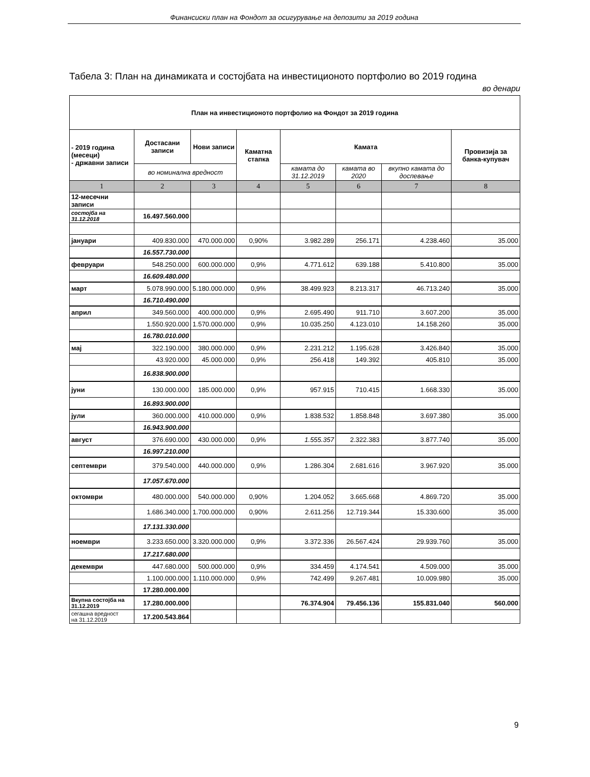Финансиски план на Фондот за осигурување на депозити за 2019 година
Табела 3: План на динамиката и состојбата на инвестиционото портфолио во 2019 година
во денари
| План на инвестиционото портфолио на Фондот за 2019 година | | | | | | | |
| --- | --- | --- | --- | --- | --- | --- | --- |
| - 2019 година (месеци) - државни записи | Достасани записи | Нови записи | Каматна стапка | Камата | | | Провизија за банка-купувач |
| | во номинална вредност | | | камата до 31.12.2019 | камата во 2020 | вкупно камата до доспевање | |
| 1 | 2 | 3 | 4 | 5 | 6 | 7 | 8 |
| 12-месечни записи | | | | | | | |
| состојба на 31.12.2018 | 16.497.560.000 | | | | | | |
| јануари | 409.830.000 | 470.000.000 | 0,90% | 3.982.289 | 256.171 | 4.238.460 | 35.000 |
| | 16.557.730.000 | | | | | | |
| февруари | 548.250.000 | 600.000.000 | 0,9% | 4.771.612 | 639.188 | 5.410.800 | 35.000 |
| | 16.609.480.000 | | | | | | |
| март | 5.078.990.000 | 5.180.000.000 | 0,9% | 38.499.923 | 8.213.317 | 46.713.240 | 35.000 |
| | 16.710.490.000 | | | | | | |
| април | 349.560.000 | 400.000.000 | 0,9% | 2.695.490 | 911.710 | 3.607.200 | 35.000 |
| | 1.550.920.000 | 1.570.000.000 | 0,9% | 10.035.250 | 4.123.010 | 14.158.260 | 35.000 |
| | 16.780.010.000 | | | | | | |
| мај | 322.190.000 | 380.000.000 | 0,9% | 2.231.212 | 1.195.628 | 3.426.840 | 35.000 |
| | 43.920.000 | 45.000.000 | 0,9% | 256.418 | 149.392 | 405.810 | 35.000 |
| | 16.838.900.000 | | | | | | |
| јуни | 130.000.000 | 185.000.000 | 0,9% | 957.915 | 710.415 | 1.668.330 | 35.000 |
| | 16.893.900.000 | | | | | | |
| јули | 360.000.000 | 410.000.000 | 0,9% | 1.838.532 | 1.858.848 | 3.697.380 | 35.000 |
| | 16.943.900.000 | | | | | | |
| август | 376.690.000 | 430.000.000 | 0,9% | 1.555.357 | 2.322.383 | 3.877.740 | 35.000 |
| | 16.997.210.000 | | | | | | |
| септември | 379.540.000 | 440.000.000 | 0,9% | 1.286.304 | 2.681.616 | 3.967.920 | 35.000 |
| | 17.057.670.000 | | | | | | |
| октомври | 480.000.000 | 540.000.000 | 0,90% | 1.204.052 | 3.665.668 | 4.869.720 | 35.000 |
| | 1.686.340.000 | 1.700.000.000 | 0,90% | 2.611.256 | 12.719.344 | 15.330.600 | 35.000 |
| | 17.131.330.000 | | | | | | |
| ноември | 3.233.650.000 | 3.320.000.000 | 0,9% | 3.372.336 | 26.567.424 | 29.939.760 | 35.000 |
| | 17.217.680.000 | | | | | | |
| декември | 447.680.000 | 500.000.000 | 0,9% | 334.459 | 4.174.541 | 4.509.000 | 35.000 |
| | 1.100.000.000 | 1.110.000.000 | 0,9% | 742.499 | 9.267.481 | 10.009.980 | 35.000 |
| | 17.280.000.000 | | | | | | |
| Вкупна состојба на 31.12.2019 | 17.280.000.000 | | | 76.374.904 | 79.456.136 | 155.831.040 | 560.000 |
| сегашна вредност на 31.12.2019 | 17.200.543.864 | | | | | | |
9